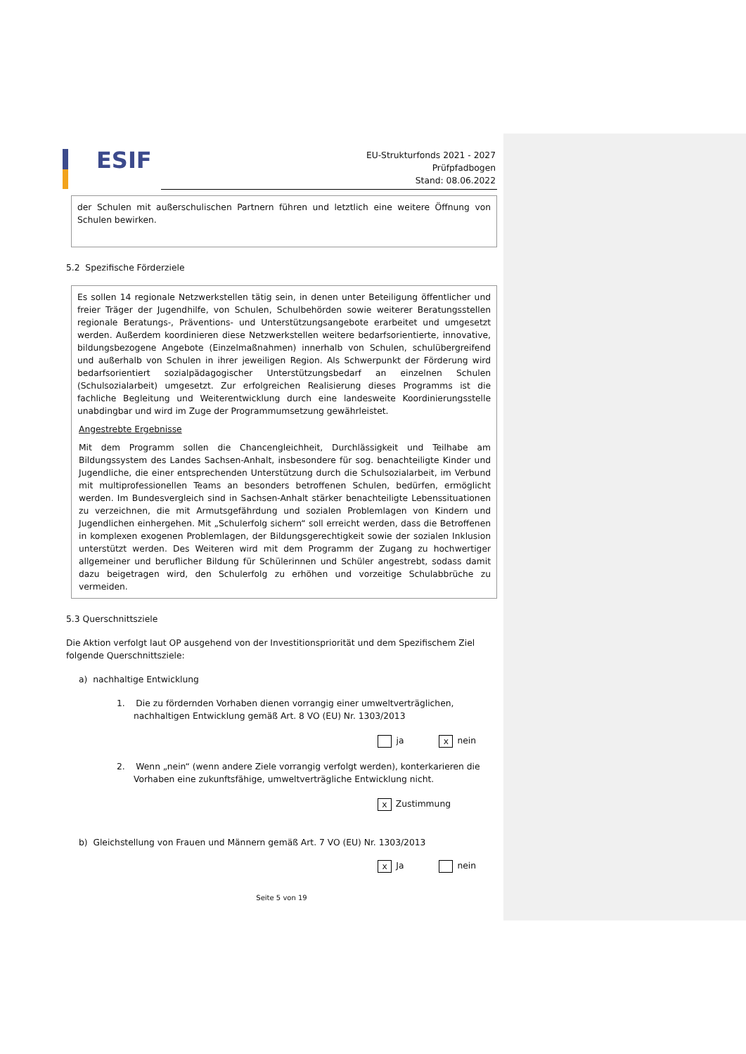ESIF
EU-Strukturfonds 2021 - 2027
Prüfpfadbogen
Stand: 08.06.2022
der Schulen mit außerschulischen Partnern führen und letztlich eine weitere Öffnung von Schulen bewirken.
5.2 Spezifische Förderziele
Es sollen 14 regionale Netzwerkstellen tätig sein, in denen unter Beteiligung öffentlicher und freier Träger der Jugendhilfe, von Schulen, Schulbehörden sowie weiterer Beratungsstellen regionale Beratungs-, Präventions- und Unterstützungsangebote erarbeitet und umgesetzt werden. Außerdem koordinieren diese Netzwerkstellen weitere bedarfsorientierte, innovative, bildungsbezogene Angebote (Einzelmaßnahmen) innerhalb von Schulen, schulübergreifend und außerhalb von Schulen in ihrer jeweiligen Region. Als Schwerpunkt der Förderung wird bedarfsorientiert sozialpädagogischer Unterstützungsbedarf an einzelnen Schulen (Schulsozialarbeit) umgesetzt. Zur erfolgreichen Realisierung dieses Programms ist die fachliche Begleitung und Weiterentwicklung durch eine landesweite Koordinierungsstelle unabdingbar und wird im Zuge der Programmumsetzung gewährleistet.
Angestrebte Ergebnisse
Mit dem Programm sollen die Chancengleichheit, Durchlässigkeit und Teilhabe am Bildungssystem des Landes Sachsen-Anhalt, insbesondere für sog. benachteiligte Kinder und Jugendliche, die einer entsprechenden Unterstützung durch die Schulsozialarbeit, im Verbund mit multiprofessionellen Teams an besonders betroffenen Schulen, bedürfen, ermöglicht werden. Im Bundesvergleich sind in Sachsen-Anhalt stärker benachteiligte Lebenssituationen zu verzeichnen, die mit Armutsgefährdung und sozialen Problemlagen von Kindern und Jugendlichen einhergehen. Mit „Schulerfolg sichern“ soll erreicht werden, dass die Betroffenen in komplexen exogenen Problemlagen, der Bildungsgerechtigkeit sowie der sozialen Inklusion unterstützt werden. Des Weiteren wird mit dem Programm der Zugang zu hochwertiger allgemeiner und beruflicher Bildung für Schülerinnen und Schüler angestrebt, sodass damit dazu beigetragen wird, den Schulerfolg zu erhöhen und vorzeitige Schulabbrüche zu vermeiden.
5.3 Querschnittsziele
Die Aktion verfolgt laut OP ausgehend von der Investitionspriorität und dem Spezifischem Ziel folgende Querschnittsziele:
a) nachhaltige Entwicklung
1. Die zu fördernden Vorhaben dienen vorrangig einer umweltverträglichen, nachhaltigen Entwicklung gemäß Art. 8 VO (EU) Nr. 1303/2013
ja x nein
2. Wenn „nein“ (wenn andere Ziele vorrangig verfolgt werden), konterkarieren die Vorhaben eine zukunftsfähige, umweltverträgliche Entwicklung nicht.
x Zustimmung
b) Gleichstellung von Frauen und Männern gemäß Art. 7 VO (EU) Nr. 1303/2013
x Ja nein
Seite 5 von 19